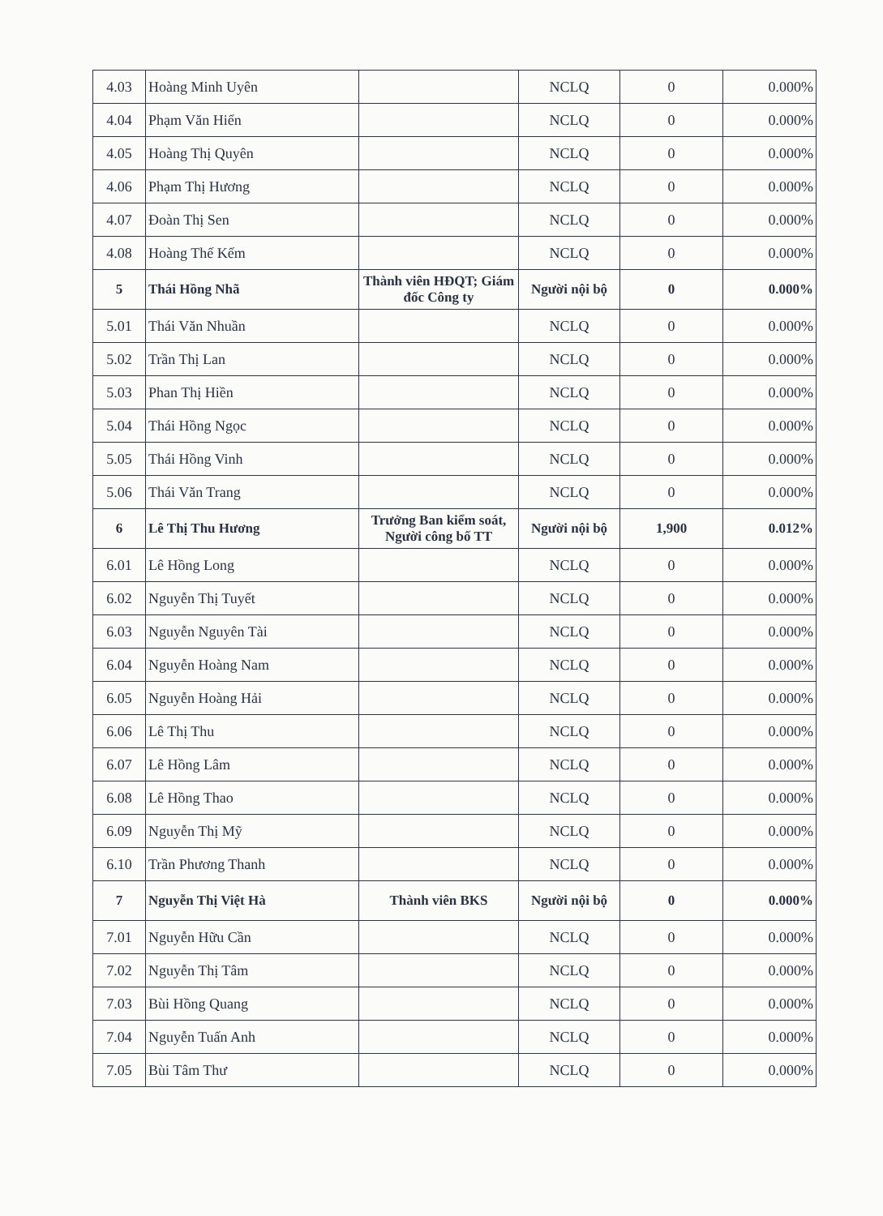| 4.03 | Hoàng Minh Uyên | | NCLQ | 0 | 0.000% |
| 4.04 | Phạm Văn Hiển | | NCLQ | 0 | 0.000% |
| 4.05 | Hoàng Thị Quyên | | NCLQ | 0 | 0.000% |
| 4.06 | Phạm Thị Hương | | NCLQ | 0 | 0.000% |
| 4.07 | Đoàn Thị Sen | | NCLQ | 0 | 0.000% |
| 4.08 | Hoàng Thế Kếm | | NCLQ | 0 | 0.000% |
| 5 | Thái Hồng Nhã | Thành viên HĐQT; Giám đốc Công ty | Người nội bộ | 0 | 0.000% |
| 5.01 | Thái Văn Nhuần | | NCLQ | 0 | 0.000% |
| 5.02 | Trần Thị Lan | | NCLQ | 0 | 0.000% |
| 5.03 | Phan Thị Hiền | | NCLQ | 0 | 0.000% |
| 5.04 | Thái Hồng Ngọc | | NCLQ | 0 | 0.000% |
| 5.05 | Thái Hồng Vinh | | NCLQ | 0 | 0.000% |
| 5.06 | Thái Văn Trang | | NCLQ | 0 | 0.000% |
| 6 | Lê Thị Thu Hương | Trưởng Ban kiểm soát, Người công bố TT | Người nội bộ | 1,900 | 0.012% |
| 6.01 | Lê Hồng Long | | NCLQ | 0 | 0.000% |
| 6.02 | Nguyễn Thị Tuyết | | NCLQ | 0 | 0.000% |
| 6.03 | Nguyễn Nguyên Tài | | NCLQ | 0 | 0.000% |
| 6.04 | Nguyễn Hoàng Nam | | NCLQ | 0 | 0.000% |
| 6.05 | Nguyễn Hoàng Hải | | NCLQ | 0 | 0.000% |
| 6.06 | Lê Thị Thu | | NCLQ | 0 | 0.000% |
| 6.07 | Lê Hồng Lâm | | NCLQ | 0 | 0.000% |
| 6.08 | Lê Hồng Thao | | NCLQ | 0 | 0.000% |
| 6.09 | Nguyễn Thị Mỹ | | NCLQ | 0 | 0.000% |
| 6.10 | Trần Phương Thanh | | NCLQ | 0 | 0.000% |
| 7 | Nguyễn Thị Việt Hà | Thành viên BKS | Người nội bộ | 0 | 0.000% |
| 7.01 | Nguyễn Hữu Cần | | NCLQ | 0 | 0.000% |
| 7.02 | Nguyễn Thị Tâm | | NCLQ | 0 | 0.000% |
| 7.03 | Bùi Hồng Quang | | NCLQ | 0 | 0.000% |
| 7.04 | Nguyễn Tuấn Anh | | NCLQ | 0 | 0.000% |
| 7.05 | Bùi Tâm Thư | | NCLQ | 0 | 0.000% |